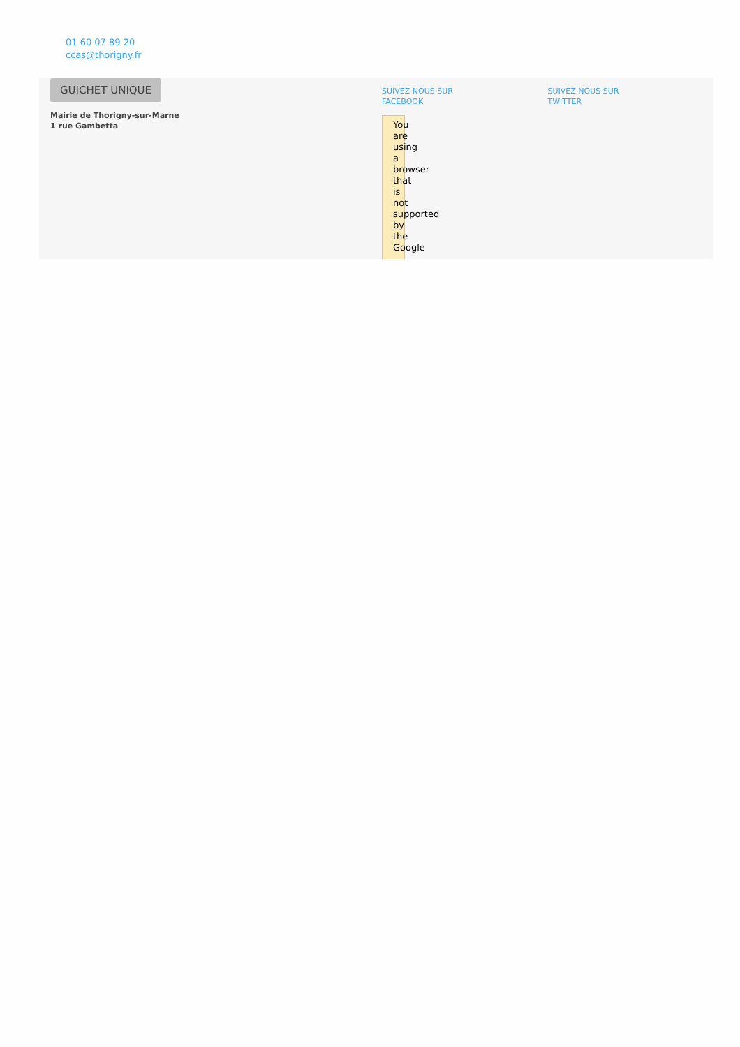01 60 07 89 20
ccas@thorigny.fr
GUICHET UNIQUE
Mairie de Thorigny-sur-Marne
1 rue Gambetta
SUIVEZ NOUS SUR
FACEBOOK
You are using a browser that is not supported by the Google
SUIVEZ NOUS SUR
TWITTER